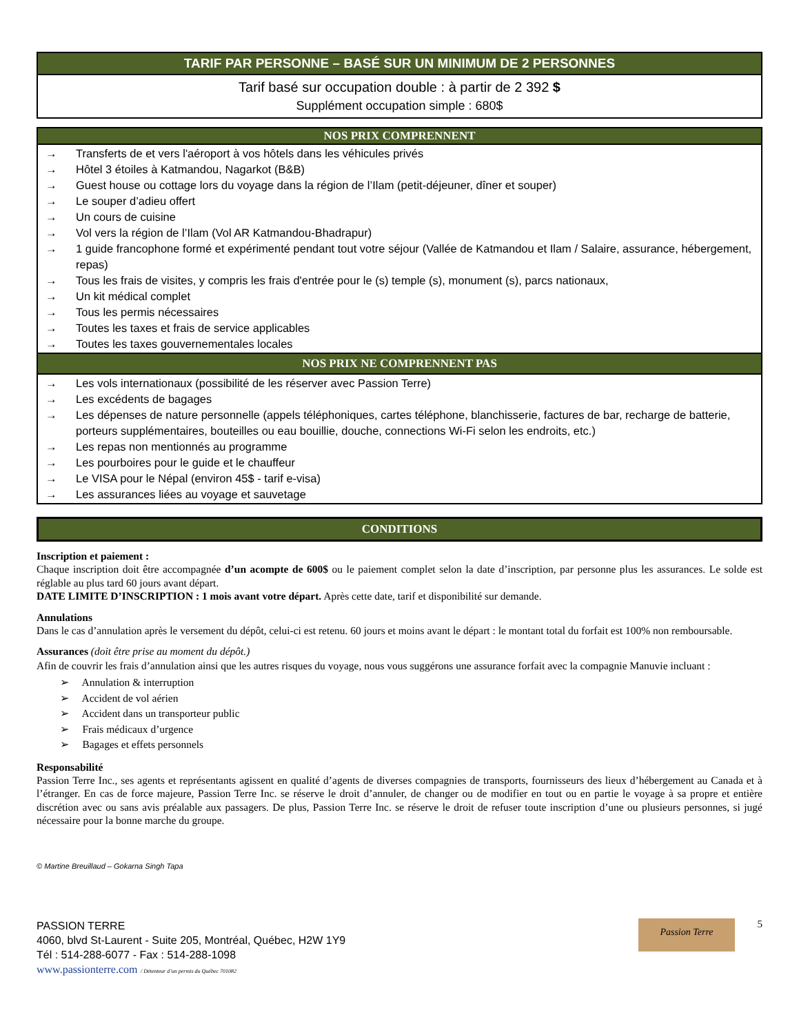| TARIF PAR PERSONNE – BASÉ SUR UN MINIMUM DE 2 PERSONNES |
| --- |
| Tarif basé sur occupation double : à partir de 2 392 $ Supplément occupation simple : 680$ |
| NOS PRIX COMPRENNENT |
| --- |
| / → / Transferts de et vers l'aéroport à vos hôtels dans les véhicules privés / / → / Hôtel 3 étoiles à Katmandou, Nagarkot (B&B) / / → / Guest house ou cottage lors du voyage dans la région de l’Ilam (petit-déjeuner, dîner et souper) / / → / Le souper d’adieu offert / / → / Un cours de cuisine / / → / Vol vers la région de l’Ilam (Vol AR Katmandou-Bhadrapur) / / → / 1 guide francophone formé et expérimenté pendant tout votre séjour (Vallée de Katmandou et Ilam / Salaire, assurance, hébergement, repas) / / → / Tous les frais de visites, y compris les frais d'entrée pour le (s) temple (s), monument (s), parcs nationaux, / / → / Un kit médical complet / / → / Tous les permis nécessaires / / → / Toutes les taxes et frais de service applicables / / → / Toutes les taxes gouvernementales locales / |
| NOS PRIX NE COMPRENNENT PAS |
| / → / Les vols internationaux (possibilité de les réserver avec Passion Terre) / / → / Les excédents de bagages / / → / Les dépenses de nature personnelle (appels téléphoniques, cartes téléphone, blanchisserie, factures de bar, recharge de batterie, porteurs supplémentaires, bouteilles ou eau bouillie, douche, connections Wi-Fi selon les endroits, etc.) / / → / Les repas non mentionnés au programme / / → / Les pourboires pour le guide et le chauffeur / / → / Le VISA pour le Népal (environ 45$ - tarif e-visa) / / → / Les assurances liées au voyage et sauvetage / |
| CONDITIONS |
| --- |
Inscription et paiement :
Chaque inscription doit être accompagnée d’un acompte de 600$ ou le paiement complet selon la date d’inscription, par personne plus les assurances. Le solde est réglable au plus tard 60 jours avant départ.
DATE LIMITE D’INSCRIPTION : 1 mois avant votre départ. Après cette date, tarif et disponibilité sur demande.
Annulations
Dans le cas d’annulation après le versement du dépôt, celui-ci est retenu. 60 jours et moins avant le départ : le montant total du forfait est 100% non remboursable.
Assurances (doit être prise au moment du dépôt.)
Afin de couvrir les frais d’annulation ainsi que les autres risques du voyage, nous vous suggérons une assurance forfait avec la compagnie Manuvie incluant :
➢ Annulation & interruption
➢ Accident de vol aérien
➢ Accident dans un transporteur public
➢ Frais médicaux d’urgence
➢ Bagages et effets personnels
Responsabilité
Passion Terre Inc., ses agents et représentants agissent en qualité d’agents de diverses compagnies de transports, fournisseurs des lieux d’hébergement au Canada et à l’étranger. En cas de force majeure, Passion Terre Inc. se réserve le droit d’annuler, de changer ou de modifier en tout ou en partie le voyage à sa propre et entière discrétion avec ou sans avis préalable aux passagers. De plus, Passion Terre Inc. se réserve le droit de refuser toute inscription d’une ou plusieurs personnes, si jugé nécessaire pour la bonne marche du groupe.
© Martine Breuillaud – Gokarna Singh Tapa
PASSION TERRE
4060, blvd St-Laurent - Suite 205, Montréal, Québec, H2W 1Y9
Tél : 514-288-6077 - Fax : 514-288-1098
www.passionterre.com / Détenteur d’un permis du Québec 701082
Passion Terre
5